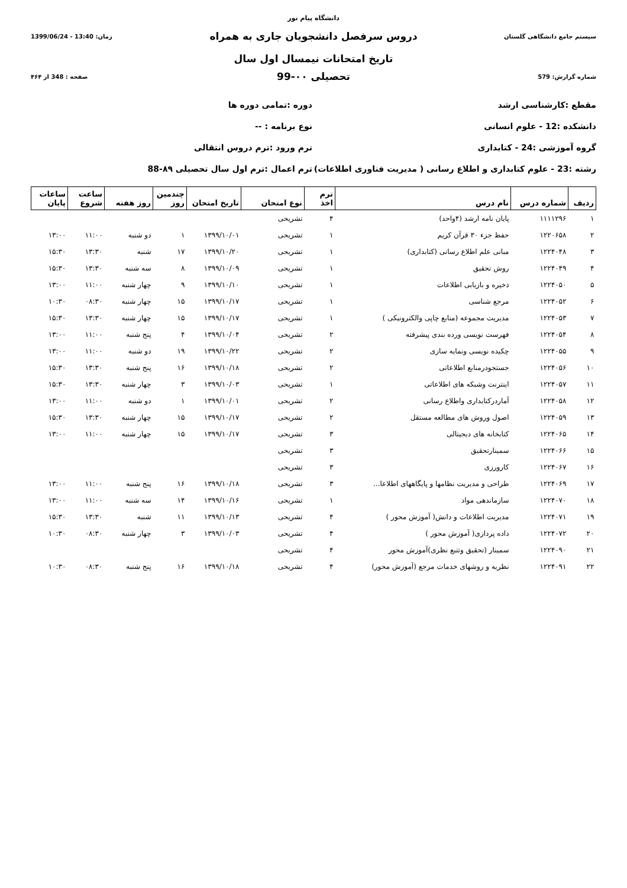دانشگاه پیام نور
سیستم جامع دانشگاهی گلستان
دروس سرفصل دانشجویان جاری به همراه
زمان: 13:40 - 1399/06/24
تاریخ امتحانات نیمسال اول سال
شماره گزارش: 579
تحصیلی ۰۰-99
صفحه : 348 از ۴۶۴
مقطع :کارشناسی ارشد دوره :تمامی دوره ها
دانشکده :12 - علوم انسانی نوع برنامه : --
گروه آموزشی :24 - کتابداری ترم ورود :ترم دروس انتقالی
رشته :23 - علوم کتابداری و اطلاع رسانی ( مدیریت فناوری اطلاعات)
ترم اعمال :ترم اول سال تحصیلی ۸۹-88
| ردیف | شماره درس | نام درس | ترم اخذ | نوع امتحان | تاریخ امتحان | چندمین روز | روز هفته | ساعت شروع | ساعات پایان |
| --- | --- | --- | --- | --- | --- | --- | --- | --- | --- |
| ۱ | ۱۱۱۱۲۹۶ | پایان نامه ارشد (۴واحد) | ۴ | تشریحی | | | | | |
| ۲ | ۱۲۲۰۶۵۸ | حفظ جزء ۳۰ قرآن کریم | ۱ | تشریحی | ۱۳۹۹/۱۰/۰۱ | ۱ | دو شنبه | ۱۱:۰۰ | ۱۳:۰۰ |
| ۳ | ۱۲۲۴۰۴۸ | مبانی علم اطلاع رسانی (کتابداری) | ۱ | تشریحی | ۱۳۹۹/۱۰/۲۰ | ۱۷ | شنبه | ۱۳:۳۰ | ۱۵:۳۰ |
| ۴ | ۱۲۲۴۰۴۹ | روش تحقیق | ۱ | تشریحی | ۱۳۹۹/۱۰/۰۹ | ۸ | سه شنبه | ۱۳:۳۰ | ۱۵:۳۰ |
| ۵ | ۱۲۲۴۰۵۰ | ذخیره و بازیابی اطلاعات | ۱ | تشریحی | ۱۳۹۹/۱۰/۱۰ | ۹ | چهار شنبه | ۱۱:۰۰ | ۱۳:۰۰ |
| ۶ | ۱۲۲۴۰۵۲ | مرجع شناسی | ۱ | تشریحی | ۱۳۹۹/۱۰/۱۷ | ۱۵ | چهار شنبه | ۰۸:۳۰ | ۱۰:۳۰ |
| ۷ | ۱۲۲۴۰۵۳ | مدیریت مجموعه (منابع چاپی والکترونیکی ) | ۱ | تشریحی | ۱۳۹۹/۱۰/۱۷ | ۱۵ | چهار شنبه | ۱۳:۳۰ | ۱۵:۳۰ |
| ۸ | ۱۲۲۴۰۵۴ | فهرست نویسی ورده بندی پیشرفته | ۲ | تشریحی | ۱۳۹۹/۱۰/۰۴ | ۴ | پنج شنبه | ۱۱:۰۰ | ۱۳:۰۰ |
| ۹ | ۱۲۲۴۰۵۵ | چکیده نویسی ونمایه سازی | ۲ | تشریحی | ۱۳۹۹/۱۰/۲۲ | ۱۹ | دو شنبه | ۱۱:۰۰ | ۱۳:۰۰ |
| ۱۰ | ۱۲۲۴۰۵۶ | جستجودرمنابع اطلاعاتی | ۲ | تشریحی | ۱۳۹۹/۱۰/۱۸ | ۱۶ | پنج شنبه | ۱۳:۳۰ | ۱۵:۳۰ |
| ۱۱ | ۱۲۲۴۰۵۷ | اینترنت وشبکه های اطلاعاتی | ۱ | تشریحی | ۱۳۹۹/۱۰/۰۳ | ۳ | چهار شنبه | ۱۳:۳۰ | ۱۵:۳۰ |
| ۱۲ | ۱۲۲۴۰۵۸ | آماردرکتابداری واطلاع رسانی | ۲ | تشریحی | ۱۳۹۹/۱۰/۰۱ | ۱ | دو شنبه | ۱۱:۰۰ | ۱۳:۰۰ |
| ۱۳ | ۱۲۲۴۰۵۹ | اصول وروش های مطالعه مستقل | ۲ | تشریحی | ۱۳۹۹/۱۰/۱۷ | ۱۵ | چهار شنبه | ۱۳:۳۰ | ۱۵:۳۰ |
| ۱۴ | ۱۲۲۴۰۶۵ | کتابخانه های دیجیتالی | ۳ | تشریحی | ۱۳۹۹/۱۰/۱۷ | ۱۵ | چهار شنبه | ۱۱:۰۰ | ۱۳:۰۰ |
| ۱۵ | ۱۲۲۴۰۶۶ | سمینارتحقیق | ۳ | تشریحی | | | | | |
| ۱۶ | ۱۲۲۴۰۶۷ | کارورزی | ۳ | تشریحی | | | | | |
| ۱۷ | ۱۲۲۴۰۶۹ | طراحی و مدیریت نظامها و پایگاههای اطلاعا... | ۳ | تشریحی | ۱۳۹۹/۱۰/۱۸ | ۱۶ | پنج شنبه | ۱۱:۰۰ | ۱۳:۰۰ |
| ۱۸ | ۱۲۲۴۰۷۰ | سازماندهی مواد | ۱ | تشریحی | ۱۳۹۹/۱۰/۱۶ | ۱۴ | سه شنبه | ۱۱:۰۰ | ۱۳:۰۰ |
| ۱۹ | ۱۲۲۴۰۷۱ | مدیریت اطلاعات و دانش( آموزش محور ) | ۴ | تشریحی | ۱۳۹۹/۱۰/۱۳ | ۱۱ | شنبه | ۱۳:۳۰ | ۱۵:۳۰ |
| ۲۰ | ۱۲۲۴۰۷۲ | داده پردازی( آموزش محور ) | ۴ | تشریحی | ۱۳۹۹/۱۰/۰۳ | ۳ | چهار شنبه | ۰۸:۳۰ | ۱۰:۳۰ |
| ۲۱ | ۱۲۲۴۰۹۰ | سمینار (تحقیق وتتبع نظری)آموزش محور | ۴ | تشریحی | | | | | |
| ۲۲ | ۱۲۲۴۰۹۱ | نظریه و روشهای خدمات مرجع (آموزش محور) | ۴ | تشریحی | ۱۳۹۹/۱۰/۱۸ | ۱۶ | پنج شنبه | ۰۸:۳۰ | ۱۰:۳۰ |